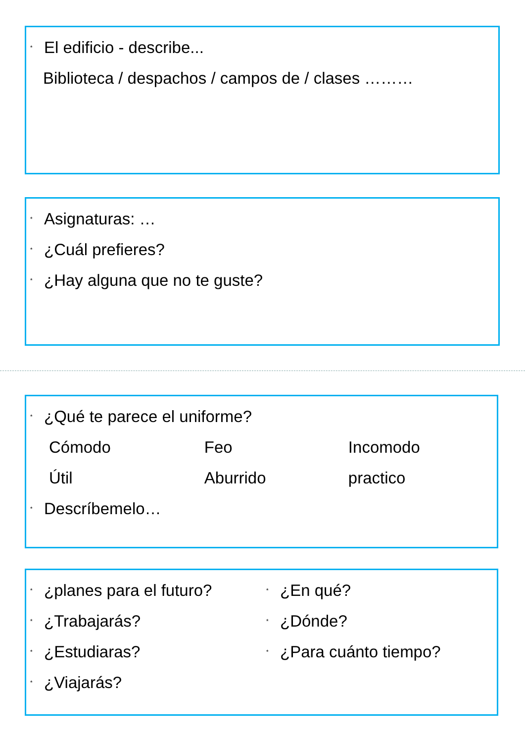* El edificio - describe...
Biblioteca / despachos / campos de / clases ………
* Asignaturas: …
* ¿Cuál prefieres?
* ¿Hay alguna que no te guste?
* ¿Qué te parece el uniforme?
Cómodo Feo Incomodo
Útil Aburrido practico
* Descríbemelo…
* ¿planes para el futuro?
* ¿Trabajarás?
* ¿Estudiaras?
* ¿Viajarás?
* ¿En qué?
* ¿Dónde?
* ¿Para cuánto tiempo?